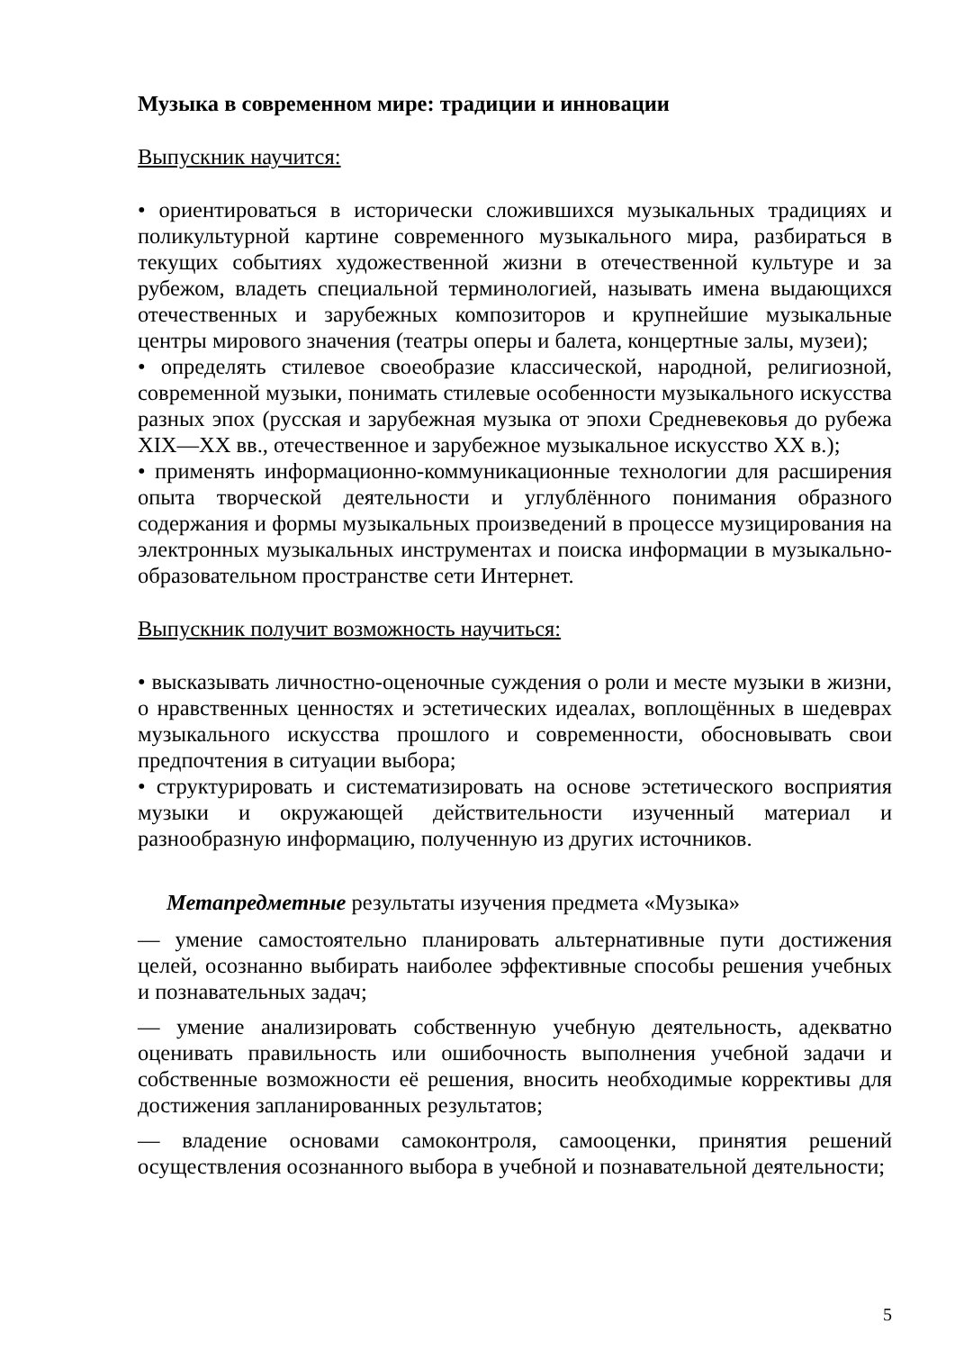Музыка в современном мире: традиции и инновации
Выпускник научится:
• ориентироваться в исторически сложившихся музыкальных традициях и поликультурной картине современного музыкального мира, разбираться в текущих событиях художественной жизни в отечественной культуре и за рубежом, владеть специальной терминологией, называть имена выдающихся отечественных и зарубежных композиторов и крупнейшие музыкальные центры мирового значения (театры оперы и балета, концертные залы, музеи);
• определять стилевое своеобразие классической, народной, религиозной, современной музыки, понимать стилевые особенности музыкального искусства разных эпох (русская и зарубежная музыка от эпохи Средневековья до рубежа XIX—XX вв., отечественное и зарубежное музыкальное искусство XX в.);
• применять информационно-коммуникационные технологии для расширения опыта творческой деятельности и углублённого понимания образного содержания и формы музыкальных произведений в процессе музицирования на электронных музыкальных инструментах и поиска информации в музыкально-образовательном пространстве сети Интернет.
Выпускник получит возможность научиться:
• высказывать личностно-оценочные суждения о роли и месте музыки в жизни, о нравственных ценностях и эстетических идеалах, воплощённых в шедеврах музыкального искусства прошлого и современности, обосновывать свои предпочтения в ситуации выбора;
• структурировать и систематизировать на основе эстетического восприятия музыки и окружающей действительности изученный материал и разнообразную информацию, полученную из других источников.
Метапредметные результаты изучения предмета «Музыка»
— умение самостоятельно планировать альтернативные пути достижения целей, осознанно выбирать наиболее эффективные способы решения учебных и познавательных задач;
— умение анализировать собственную учебную деятельность, адекватно оценивать правильность или ошибочность выполнения учебной задачи и собственные возможности её решения, вносить необходимые коррективы для достижения запланированных результатов;
— владение основами самоконтроля, самооценки, принятия решений осуществления осознанного выбора в учебной и познавательной деятельности;
5